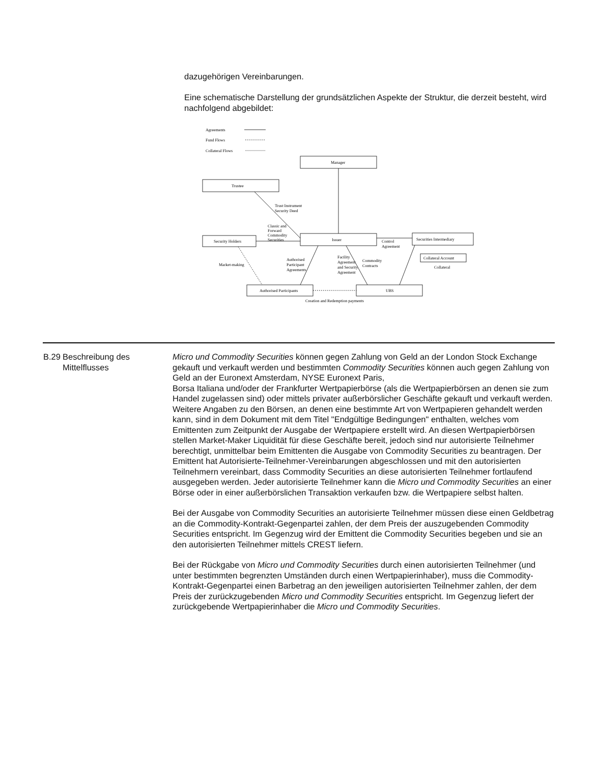dazugehörigen Vereinbarungen.
Eine schematische Darstellung der grundsätzlichen Aspekte der Struktur, die derzeit besteht, wird nachfolgend abgebildet:
Agreements
Fund Flows
Collateral Flows
Manager
Trustee
Trust Instrument
Security Deed
Classic and
Forward
Commodity
Securities
Issuer
Security Holders
Securities Intermediary
Collateral Account
Control
Agreement
Collateral
Market-making
Authorised
Participant
Agreements
Facility
Agreement
and Security
Agreement
Commodity
Contracts
Authorised Participants
UBS
Creation and Redemption payments
| B.29 | Beschreibung des Mittelflusses | Micro und Commodity Securities können gegen Zahlung von Geld an der London Stock Exchange gekauft und verkauft werden und bestimmten Commodity Securities können auch gegen Zahlung von Geld an der Euronext Amsterdam, NYSE Euronext Paris, Borsa Italiana und/oder der Frankfurter Wertpapierbörse (als die Wertpapierbörsen an denen sie zum Handel zugelassen sind) oder mittels privater außerbörslicher Geschäfte gekauft und verkauft werden. Weitere Angaben zu den Börsen, an denen eine bestimmte Art von Wertpapieren gehandelt werden kann, sind in dem Dokument mit dem Titel "Endgültige Bedingungen" enthalten, welches vom Emittenten zum Zeitpunkt der Ausgabe der Wertpapiere erstellt wird. An diesen Wertpapierbörsen stellen Market-Maker Liquidität für diese Geschäfte bereit, jedoch sind nur autorisierte Teilnehmer berechtigt, unmittelbar beim Emittenten die Ausgabe von Commodity Securities zu beantragen. Der Emittent hat Autorisierte-Teilnehmer-Vereinbarungen abgeschlossen und mit den autorisierten Teilnehmern vereinbart, dass Commodity Securities an diese autorisierten Teilnehmer fortlaufend ausgegeben werden. Jeder autorisierte Teilnehmer kann die Micro und Commodity Securities an einer Börse oder in einer außerbörslichen Transaktion verkaufen bzw. die Wertpapiere selbst halten. Bei der Ausgabe von Commodity Securities an autorisierte Teilnehmer müssen diese einen Geldbetrag an die Commodity-Kontrakt-Gegenpartei zahlen, der dem Preis der auszugebenden Commodity Securities entspricht. Im Gegenzug wird der Emittent die Commodity Securities begeben und sie an den autorisierten Teilnehmer mittels CREST liefern. Bei der Rückgabe von Micro und Commodity Securities durch einen autorisierten Teilnehmer (und unter bestimmten begrenzten Umständen durch einen Wertpapierinhaber), muss die Commodity-Kontrakt-Gegenpartei einen Barbetrag an den jeweiligen autorisierten Teilnehmer zahlen, der dem Preis der zurückzugebenden Micro und Commodity Securities entspricht. Im Gegenzug liefert der zurückgebende Wertpapierinhaber die Micro und Commodity Securities . |